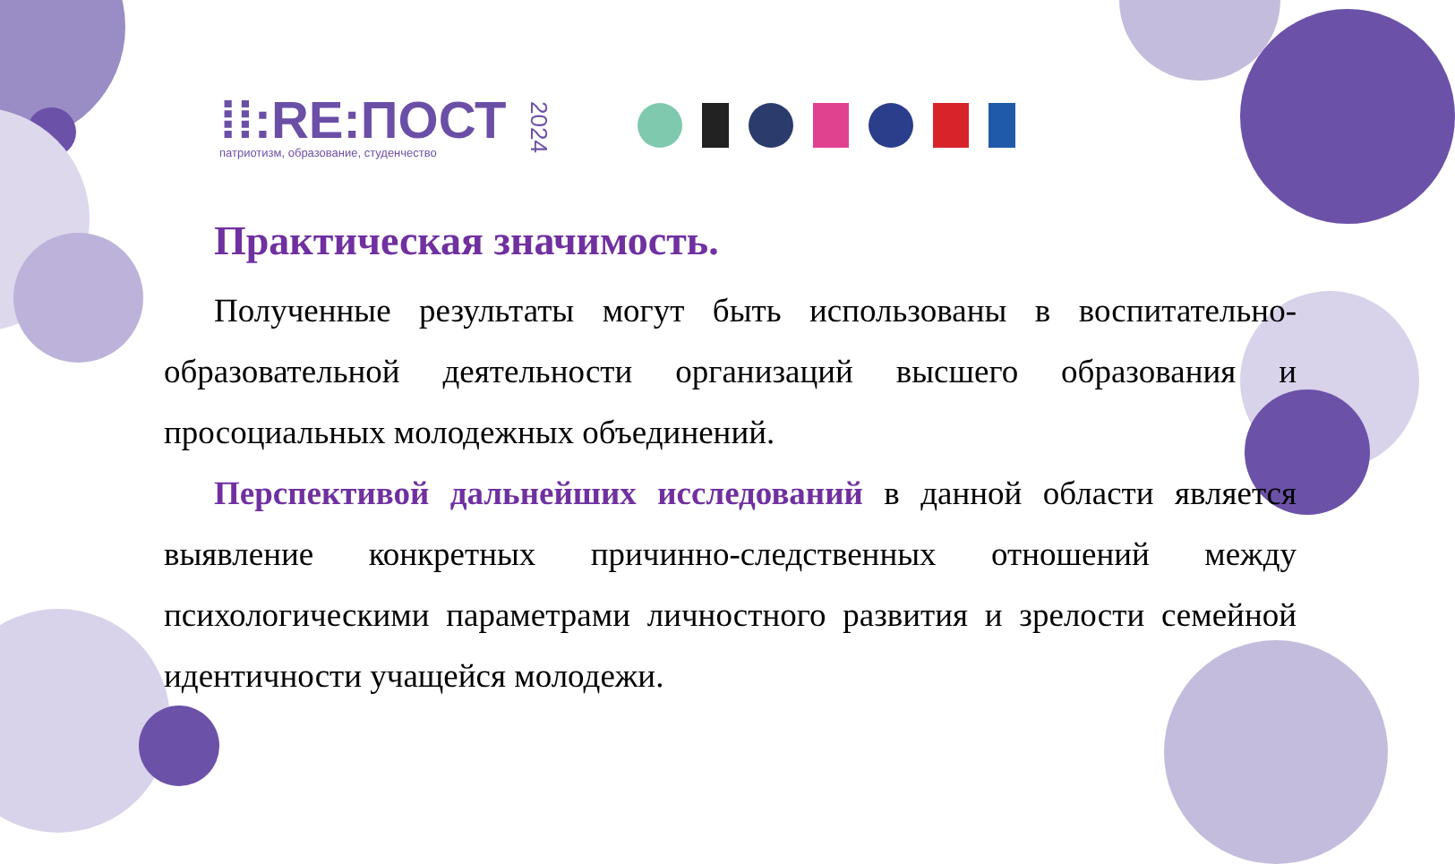⁞⁞:RE:ПОСТ
патриотизм, образование, студенчество
2024
Практическая значимость.
Полученные результаты могут быть использованы в воспитательно-образовательной деятельности организаций высшего образования и просоциальных молодежных объединений.
Перспективой дальнейших исследований в данной области является выявление конкретных причинно-следственных отношений между психологическими параметрами личностного развития и зрелости семейной идентичности учащейся молодежи.